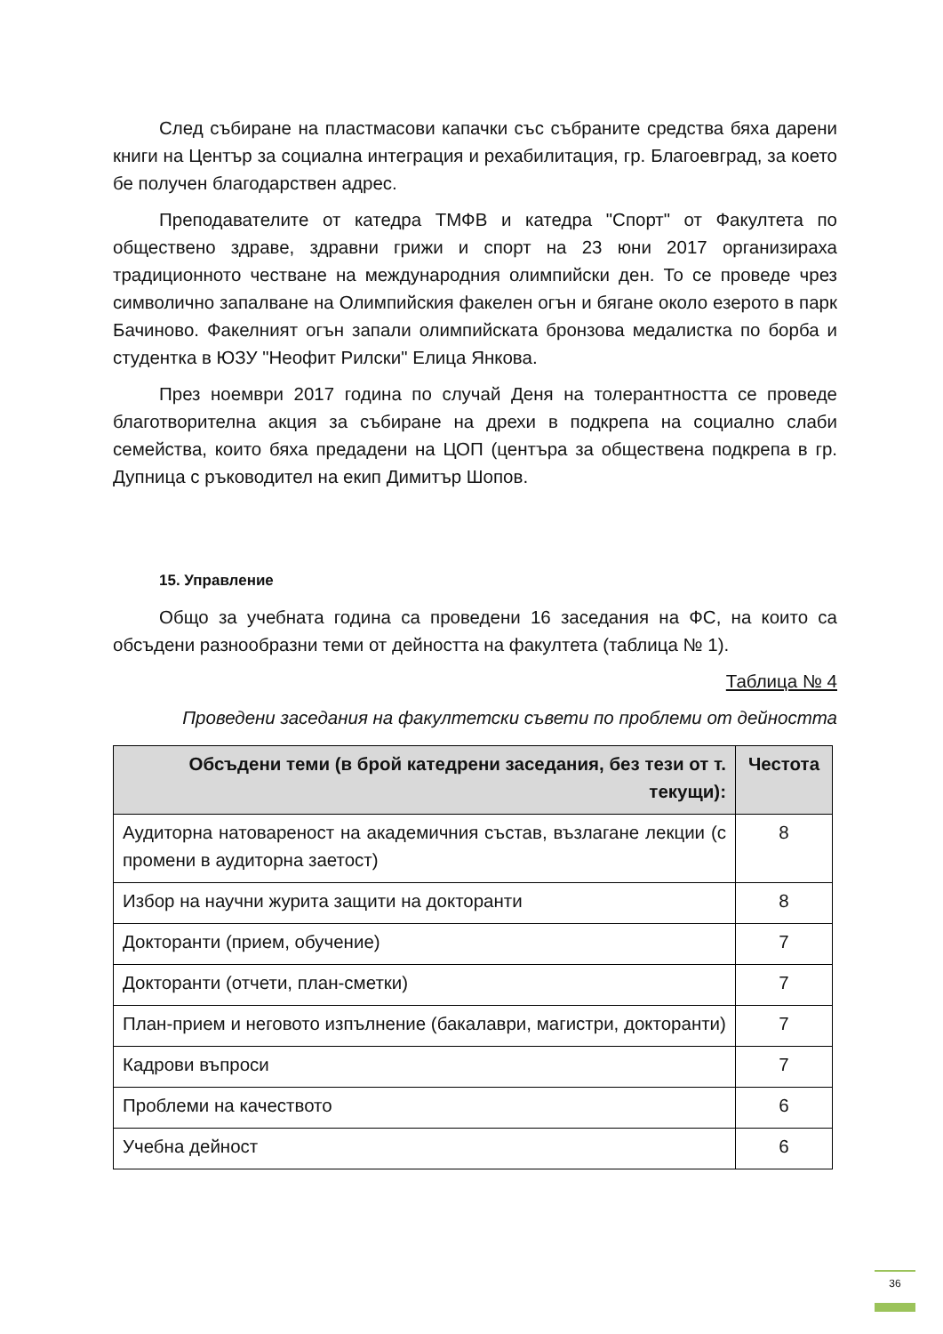След събиране на пластмасови капачки със събраните средства бяха дарени книги на Център за социална интеграция и рехабилитация, гр. Благоевград, за което бе получен благодарствен адрес.
Преподавателите от катедра ТМФВ и катедра "Спорт" от Факултета по обществено здраве, здравни грижи и спорт на 23 юни 2017 организираха традиционното честване на международния олимпийски ден. То се проведе чрез символично запалване на Олимпийския факелен огън и бягане около езерото в парк Бачиново. Факелният огън запали олимпийската бронзова медалистка по борба и студентка в ЮЗУ "Неофит Рилски" Елица Янкова.
През ноември 2017 година по случай Деня на толерантността се проведе благотворителна акция за събиране на дрехи в подкрепа на социално слаби семейства, които бяха предадени на ЦОП (центъра за обществена подкрепа в гр. Дупница с ръководител на екип Димитър Шопов.
15. Управление
Общо за учебната година са проведени 16 заседания на ФС, на които са обсъдени разнообразни теми от дейността на факултета (таблица № 1).
Таблица № 4
Проведени заседания на факултетски съвети по проблеми от дейността
| Обсъдени теми (в брой катедрени заседания, без тези от т. текущи): | Честота |
| --- | --- |
| Аудиторна натовареност на академичния състав, възлагане лекции (с промени в аудиторна заетост) | 8 |
| Избор на научни журита защити на докторанти | 8 |
| Докторанти (прием, обучение) | 7 |
| Докторанти (отчети, план-сметки) | 7 |
| План-прием и неговото изпълнение (бакалаври, магистри, докторанти) | 7 |
| Кадрови въпроси | 7 |
| Проблеми на качеството | 6 |
| Учебна дейност | 6 |
36